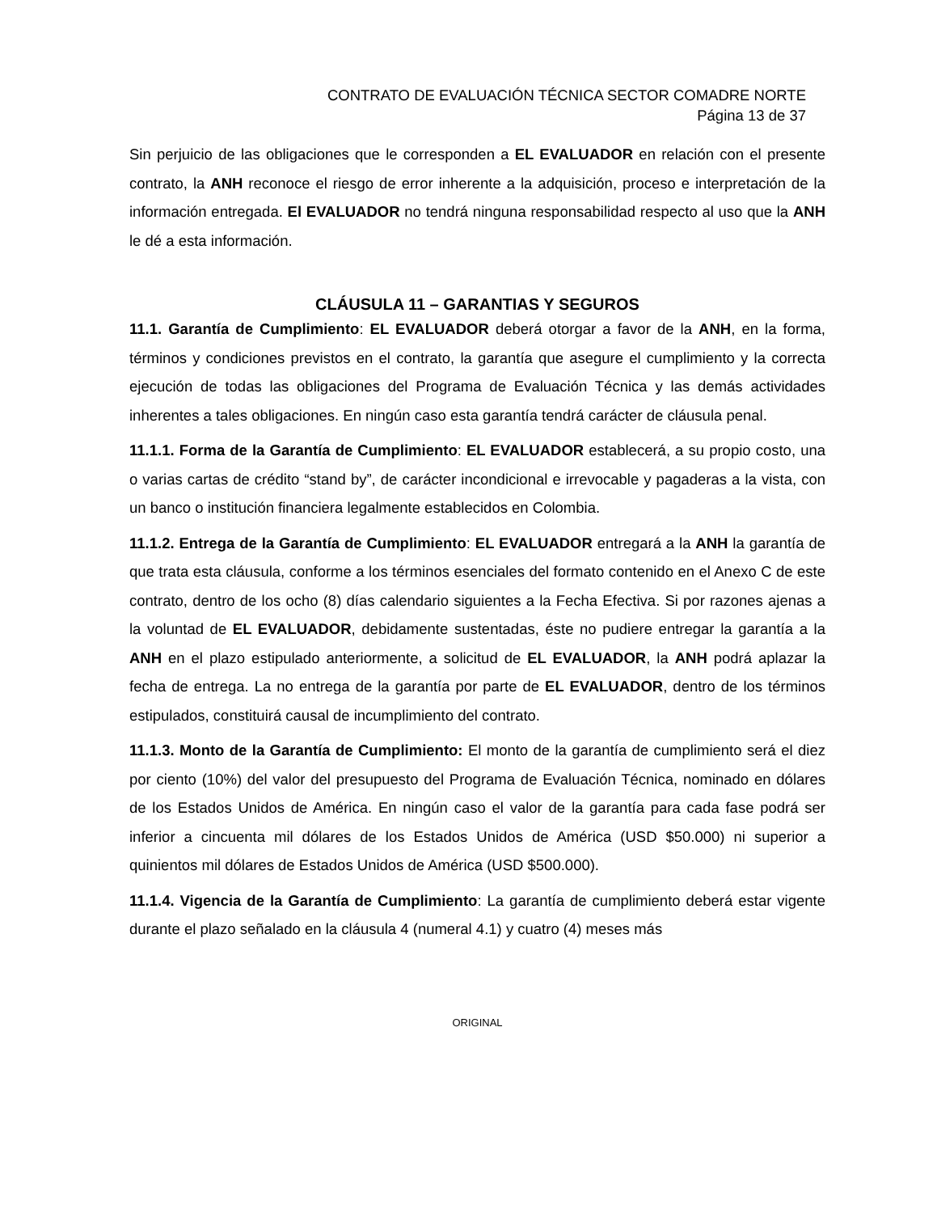CONTRATO DE EVALUACIÓN TÉCNICA SECTOR COMADRE NORTE
Página 13 de 37
Sin perjuicio de las obligaciones que le corresponden a EL EVALUADOR en relación con el presente contrato, la ANH reconoce el riesgo de error inherente a la adquisición, proceso e interpretación de la información entregada. El EVALUADOR no tendrá ninguna responsabilidad respecto al uso que la ANH le dé a esta información.
CLÁUSULA 11 – GARANTIAS Y SEGUROS
11.1. Garantía de Cumplimiento: EL EVALUADOR deberá otorgar a favor de la ANH, en la forma, términos y condiciones previstos en el contrato, la garantía que asegure el cumplimiento y la correcta ejecución de todas las obligaciones del Programa de Evaluación Técnica y las demás actividades inherentes a tales obligaciones. En ningún caso esta garantía tendrá carácter de cláusula penal.
11.1.1. Forma de la Garantía de Cumplimiento: EL EVALUADOR establecerá, a su propio costo, una o varias cartas de crédito “stand by”, de carácter incondicional e irrevocable y pagaderas a la vista, con un banco o institución financiera legalmente establecidos en Colombia.
11.1.2. Entrega de la Garantía de Cumplimiento: EL EVALUADOR entregará a la ANH la garantía de que trata esta cláusula, conforme a los términos esenciales del formato contenido en el Anexo C de este contrato, dentro de los ocho (8) días calendario siguientes a la Fecha Efectiva. Si por razones ajenas a la voluntad de EL EVALUADOR, debidamente sustentadas, éste no pudiere entregar la garantía a la ANH en el plazo estipulado anteriormente, a solicitud de EL EVALUADOR, la ANH podrá aplazar la fecha de entrega. La no entrega de la garantía por parte de EL EVALUADOR, dentro de los términos estipulados, constituirá causal de incumplimiento del contrato.
11.1.3. Monto de la Garantía de Cumplimiento: El monto de la garantía de cumplimiento será el diez por ciento (10%) del valor del presupuesto del Programa de Evaluación Técnica, nominado en dólares de los Estados Unidos de América. En ningún caso el valor de la garantía para cada fase podrá ser inferior a cincuenta mil dólares de los Estados Unidos de América (USD $50.000) ni superior a quinientos mil dólares de Estados Unidos de América (USD $500.000).
11.1.4. Vigencia de la Garantía de Cumplimiento: La garantía de cumplimiento deberá estar vigente durante el plazo señalado en la cláusula 4 (numeral 4.1) y cuatro (4) meses más
ORIGINAL